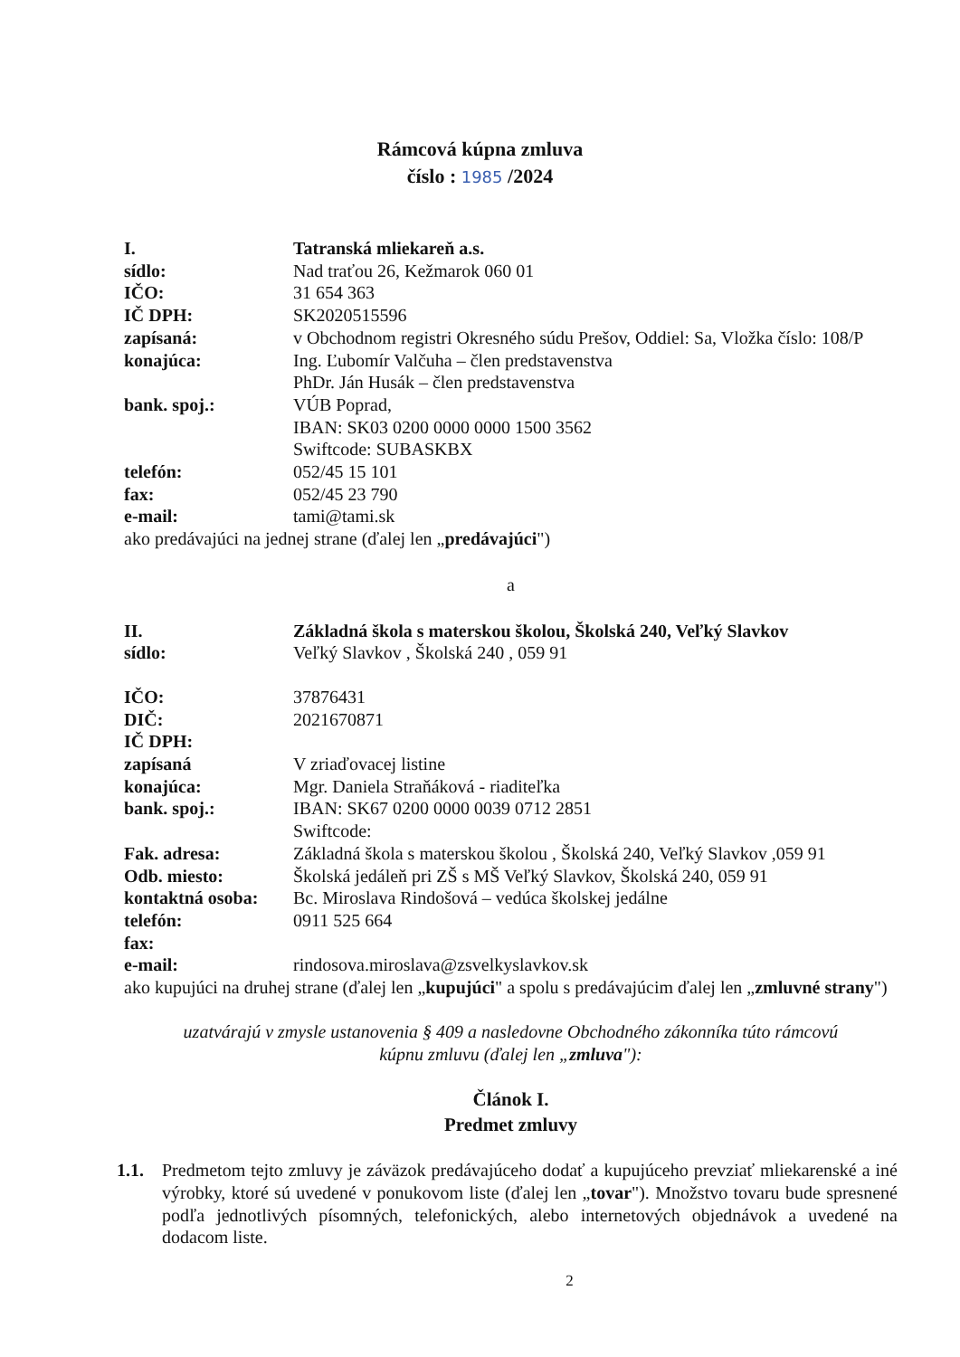Rámcová kúpna zmluva
číslo : 1985 /2024
I. Tatranská mliekareň a.s.
sídlo: Nad traťou 26, Kežmarok 060 01
IČO: 31 654 363
IČ DPH: SK2020515596
zapísaná: v Obchodnom registri Okresného súdu Prešov, Oddiel: Sa, Vložka číslo: 108/P
konajúca: Ing. Ľubomír Valčuha – člen predstavenstva
PhDr. Ján Husák – člen predstavenstva
bank. spoj.: VÚB Poprad,
IBAN: SK03 0200 0000 0000 1500 3562
Swiftcode: SUBASKBX
telefón: 052/45 15 101
fax: 052/45 23 790
e-mail: tami@tami.sk
ako predávajúci na jednej strane (ďalej len „predávajúci")
a
II. Základná škola s materskou školou, Školská 240, Veľký Slavkov
sídlo: Veľký Slavkov , Školská 240 , 059 91
IČO: 37876431
DIČ: 2021670871
IČ DPH:
zapísaná V zriaďovacej listine
konajúca: Mgr. Daniela Straňáková - riaditeľka
bank. spoj.: IBAN: SK67 0200 0000 0039 0712 2851
Swiftcode:
Fak. adresa: Základná škola s materskou školou , Školská 240, Veľký Slavkov ,059 91
Odb. miesto: Školská jedáleň pri ZŠ s MŠ Veľký Slavkov, Školská 240, 059 91
kontaktná osoba:
Bc. Miroslava Rindošová – vedúca školskej jedálne
telefón: 0911 525 664
fax:
e-mail: rindosova.miroslava@zsvelkyslavkov.sk
ako kupujúci na druhej strane (ďalej len „kupujúci" a spolu s predávajúcim ďalej len „zmluvné strany")
uzatvárajú v zmysle ustanovenia § 409 a nasledovne Obchodného zákonníka túto rámcovú
kúpnu zmluvu (ďalej len „zmluva"):
Článok I.
Predmet zmluvy
1.1. Predmetom tejto zmluvy je záväzok predávajúceho dodať a kupujúceho prevziať mliekarenské a iné výrobky, ktoré sú uvedené v ponukovom liste (ďalej len „tovar"). Množstvo tovaru bude spresnené podľa jednotlivých písomných, telefonických, alebo internetových objednávok a uvedené na dodacom liste.
2